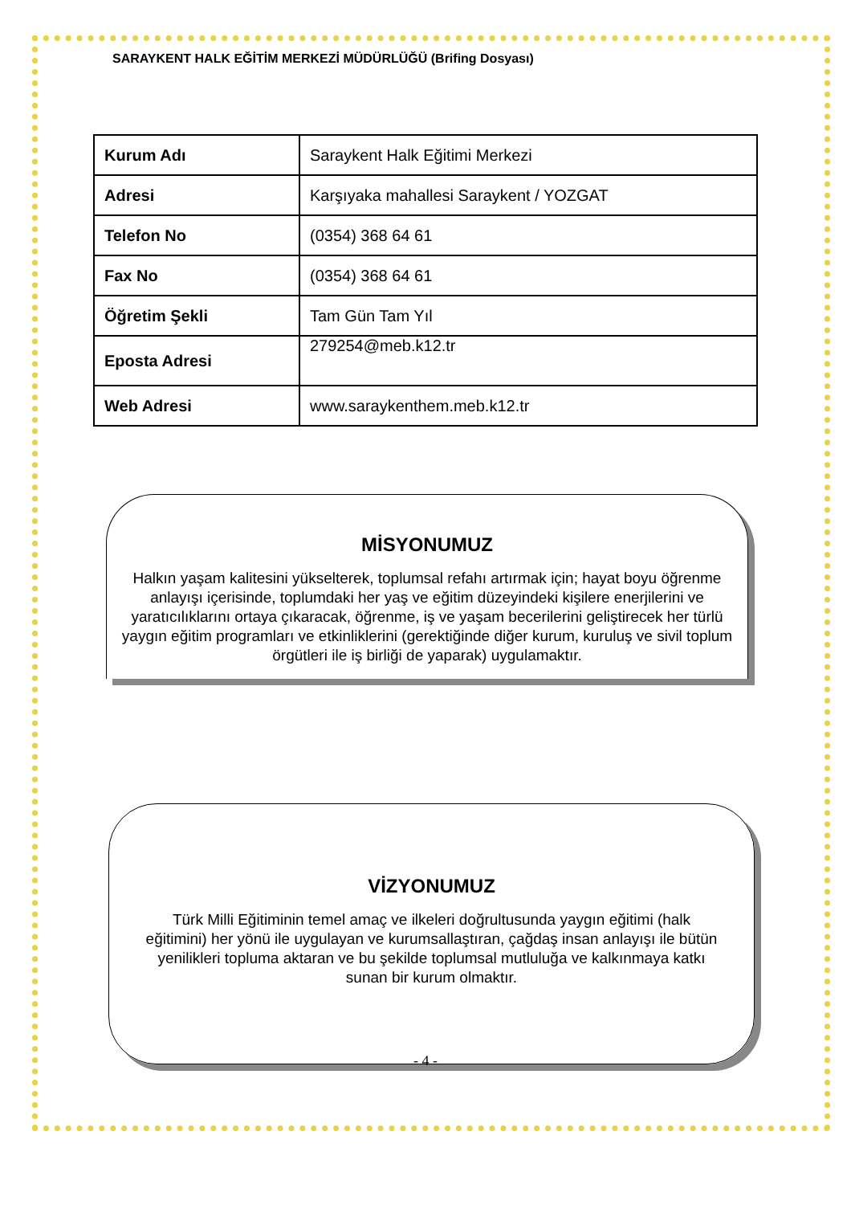SARAYKENT HALK EĞİTİM MERKEZİ MÜDÜRLÜĞÜ (Brifing Dosyası)
| Kurum Adı | Saraykent Halk Eğitimi Merkezi |
| Adresi | Karşıyaka mahallesi Saraykent / YOZGAT |
| Telefon No | (0354) 368 64 61 |
| Fax No | (0354) 368 64 61 |
| Öğretim Şekli | Tam Gün Tam Yıl |
| Eposta Adresi | 279254@meb.k12.tr |
| Web Adresi | www.saraykenthem.meb.k12.tr |
MİSYONUMUZ
Halkın yaşam kalitesini yükselterek, toplumsal refahı artırmak için; hayat boyu öğrenme anlayışı içerisinde, toplumdaki her yaş ve eğitim düzeyindeki kişilere enerjilerini ve yaratıcılıklarını ortaya çıkaracak, öğrenme, iş ve yaşam becerilerini geliştirecek her türlü yaygın eğitim programları ve etkinliklerini (gerektiğinde diğer kurum, kuruluş ve sivil toplum örgütleri ile iş birliği de yaparak) uygulamaktır.
VİZYONUMUZ
Türk Milli Eğitiminin temel amaç ve ilkeleri doğrultusunda yaygın eğitimi (halk eğitimini) her yönü ile uygulayan ve kurumsallaştıran, çağdaş insan anlayışı ile bütün yenilikleri topluma aktaran ve bu şekilde toplumsal mutluluğa ve kalkınmaya katkı sunan bir kurum olmaktır.
- 4 -